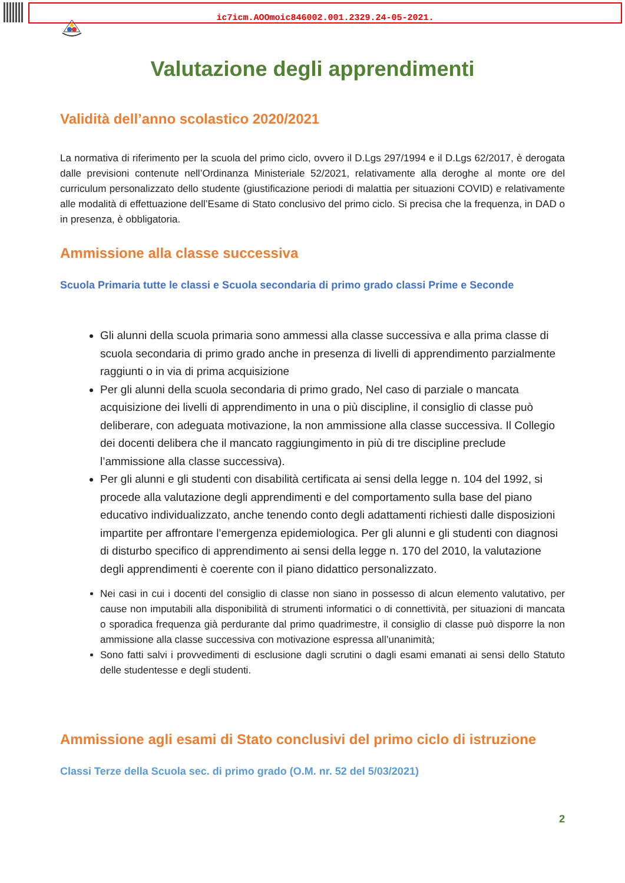ic7icm.AOOmoic846002.001.2329.24-05-2021.
Valutazione degli apprendimenti
Validità dell’anno scolastico 2020/2021
La normativa di riferimento per la scuola del primo ciclo, ovvero il D.Lgs 297/1994 e il D.Lgs 62/2017, è derogata dalle previsioni contenute nell’Ordinanza Ministeriale 52/2021, relativamente alla deroghe al monte ore del curriculum personalizzato dello studente (giustificazione periodi di malattia per situazioni COVID) e relativamente alle modalità di effettuazione dell’Esame di Stato conclusivo del primo ciclo. Si precisa che la frequenza, in DAD o in presenza, è obbligatoria.
Ammissione alla classe successiva
Scuola Primaria tutte le classi e Scuola secondaria di primo grado classi Prime e Seconde
Gli alunni della scuola primaria sono ammessi alla classe successiva e alla prima classe di scuola secondaria di primo grado anche in presenza di livelli di apprendimento parzialmente raggiunti o in via di prima acquisizione
Per gli alunni della scuola secondaria di primo grado, Nel caso di parziale o mancata acquisizione dei livelli di apprendimento in una o più discipline, il consiglio di classe può deliberare, con adeguata motivazione, la non ammissione alla classe successiva. Il Collegio dei docenti delibera che il mancato raggiungimento in più di tre discipline preclude l’ammissione alla classe successiva).
Per gli alunni e gli studenti con disabilità certificata ai sensi della legge n. 104 del 1992, si procede alla valutazione degli apprendimenti e del comportamento sulla base del piano educativo individualizzato, anche tenendo conto degli adattamenti richiesti dalle disposizioni impartite per affrontare l’emergenza epidemiologica. Per gli alunni e gli studenti con diagnosi di disturbo specifico di apprendimento ai sensi della legge n. 170 del 2010, la valutazione degli apprendimenti è coerente con il piano didattico personalizzato.
Nei casi in cui i docenti del consiglio di classe non siano in possesso di alcun elemento valutativo, per cause non imputabili alla disponibilità di strumenti informatici o di connettività, per situazioni di mancata o sporadica frequenza già perdurante dal primo quadrimestre, il consiglio di classe può disporre la non ammissione alla classe successiva con motivazione espressa all’unanimità;
Sono fatti salvi i provvedimenti di esclusione dagli scrutini o dagli esami emanati ai sensi dello Statuto delle studentesse e degli studenti.
Ammissione agli esami di Stato conclusivi del primo ciclo di istruzione
Classi Terze della Scuola sec. di primo grado (O.M. nr. 52 del 5/03/2021)
2